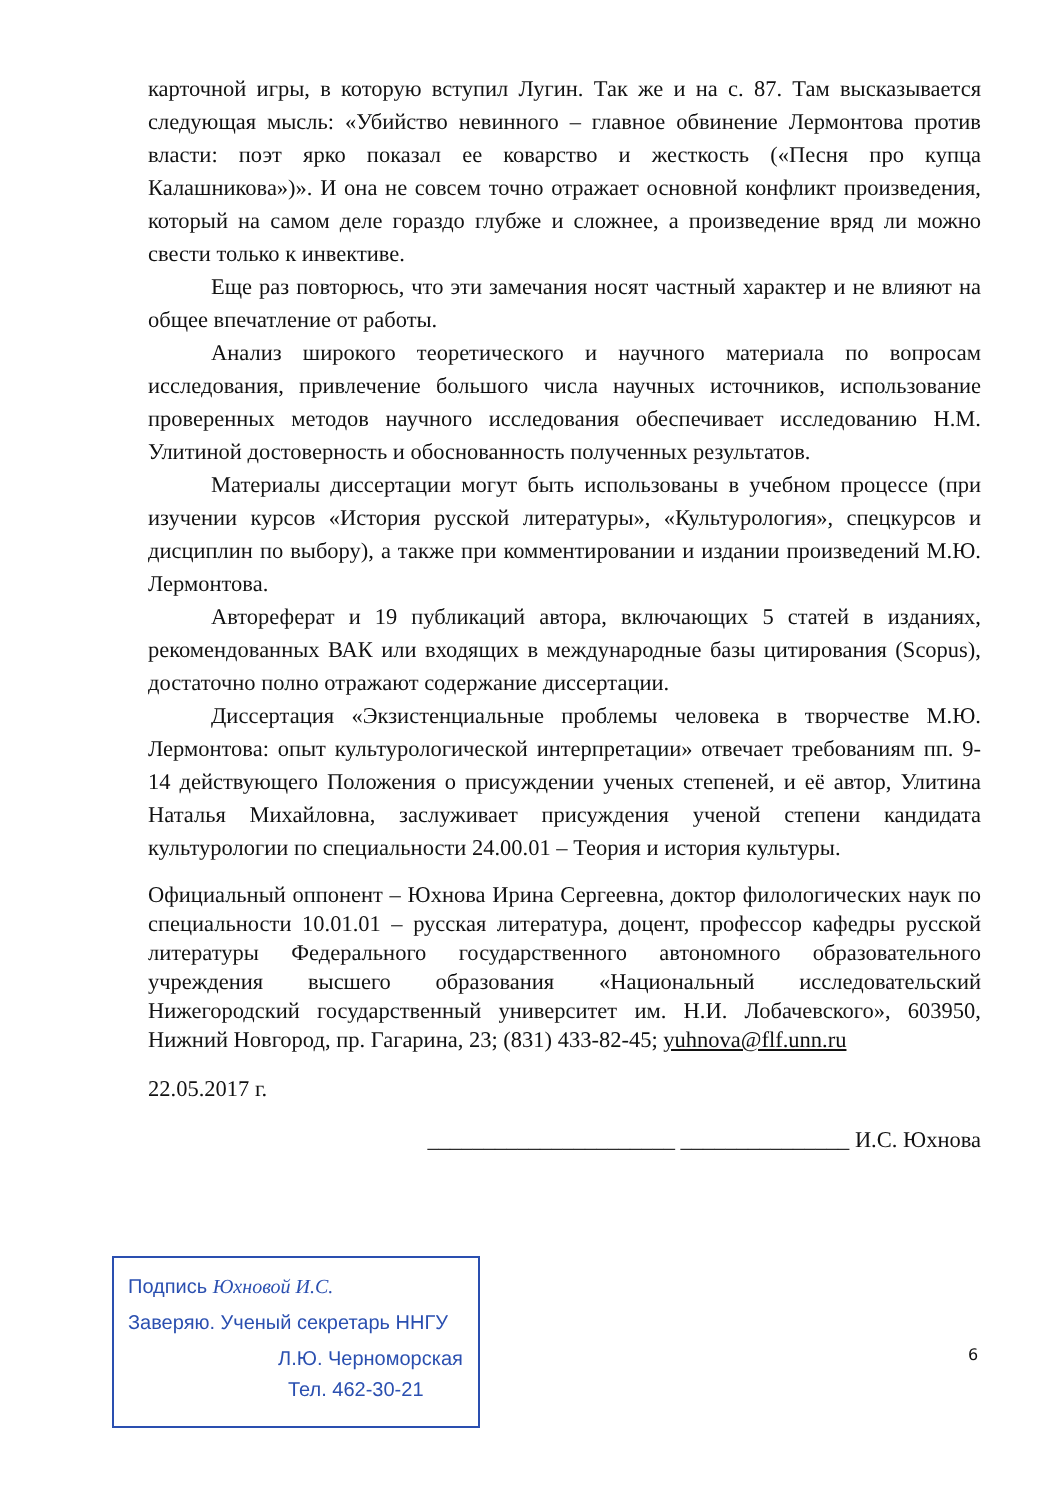карточной игры, в которую вступил Лугин. Так же и на с. 87. Там высказывается следующая мысль: «Убийство невинного – главное обвинение Лермонтова против власти: поэт ярко показал ее коварство и жесткость («Песня про купца Калашникова»)». И она не совсем точно отражает основной конфликт произведения, который на самом деле гораздо глубже и сложнее, а произведение вряд ли можно свести только к инвективе.
Еще раз повторюсь, что эти замечания носят частный характер и не влияют на общее впечатление от работы.
Анализ широкого теоретического и научного материала по вопросам исследования, привлечение большого числа научных источников, использование проверенных методов научного исследования обеспечивает исследованию Н.М. Улитиной достоверность и обоснованность полученных результатов.
Материалы диссертации могут быть использованы в учебном процессе (при изучении курсов «История русской литературы», «Культурология», спецкурсов и дисциплин по выбору), а также при комментировании и издании произведений М.Ю. Лермонтова.
Автореферат и 19 публикаций автора, включающих 5 статей в изданиях, рекомендованных ВАК или входящих в международные базы цитирования (Scopus), достаточно полно отражают содержание диссертации.
Диссертация «Экзистенциальные проблемы человека в творчестве М.Ю. Лермонтова: опыт культурологической интерпретации» отвечает требованиям пп. 9-14 действующего Положения о присуждении ученых степеней, и её автор, Улитина Наталья Михайловна, заслуживает присуждения ученой степени кандидата культурологии по специальности 24.00.01 – Теория и история культуры.
Официальный оппонент – Юхнова Ирина Сергеевна, доктор филологических наук по специальности 10.01.01 – русская литература, доцент, профессор кафедры русской литературы Федерального государственного автономного образовательного учреждения высшего образования «Национальный исследовательский Нижегородский государственный университет им. Н.И. Лобачевского», 603950, Нижний Новгород, пр. Гагарина, 23; (831) 433-82-45; yuhnova@flf.unn.ru
22.05.2017 г.
______________________ _______________ И.С. Юхнова
Подпись Юхновой И.С.
Заверяю. Ученый секретарь ННГУ
Л.Ю. Черноморская
Тел. 462-30-21
6